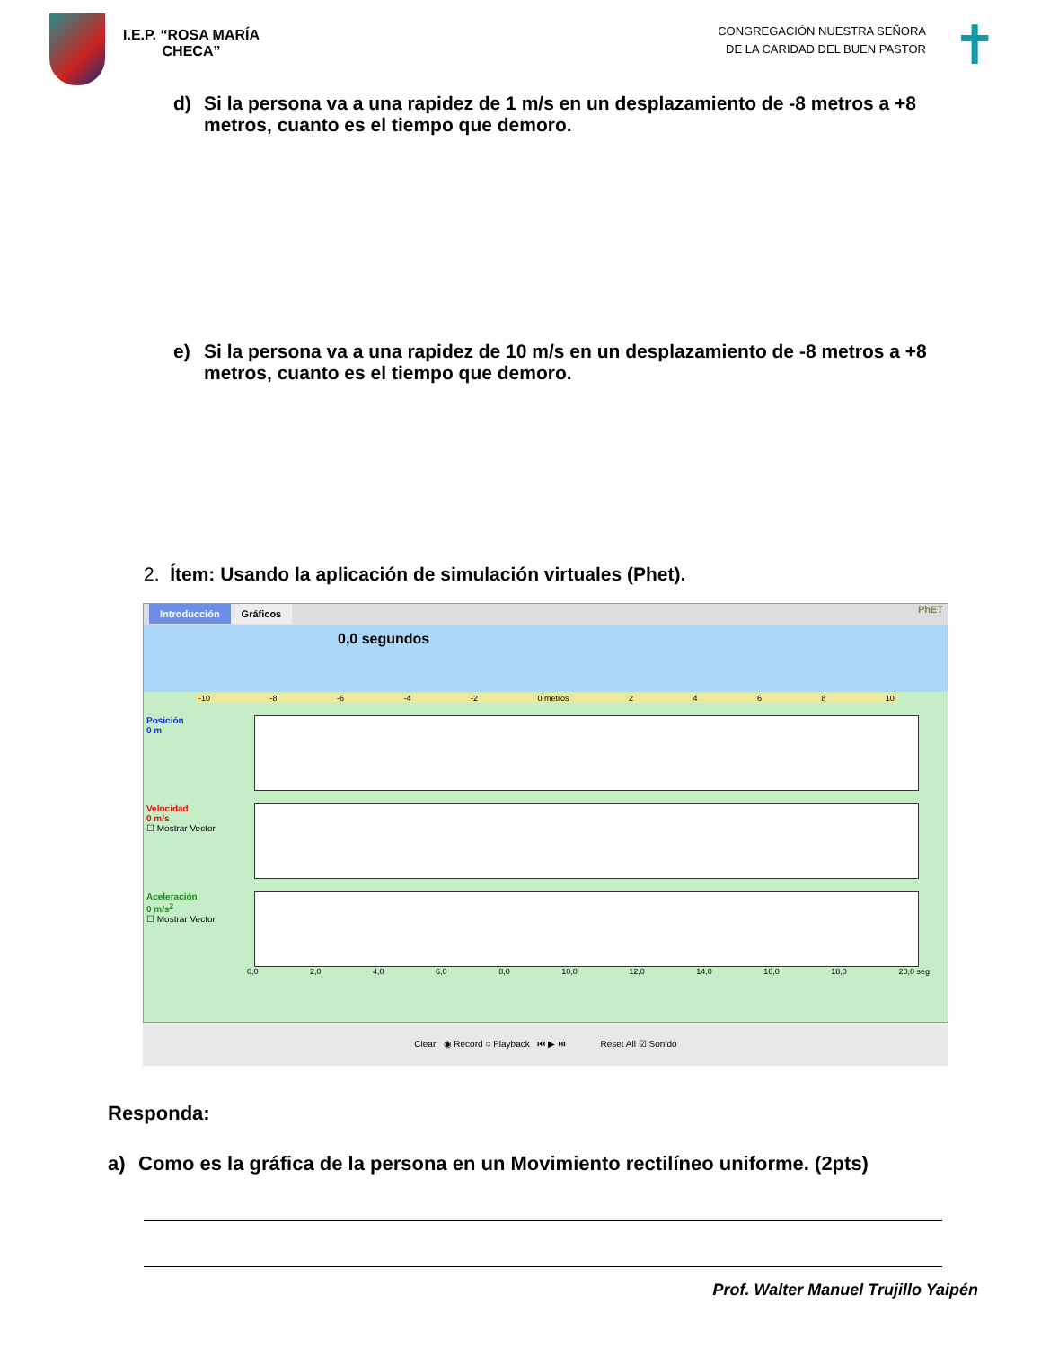I.E.P. “ROSA MARÍA
CHECA”
CONGREGACIÓN NUESTRA SEÑORA
DE LA CARIDAD DEL BUEN PASTOR
✝
d) Si la persona va a una rapidez de 1 m/s en un desplazamiento de -8 metros a +8 metros, cuanto es el tiempo que demoro.
e) Si la persona va a una rapidez de 10 m/s en un desplazamiento de -8 metros a +8 metros, cuanto es el tiempo que demoro.
2. Ítem: Usando la aplicación de simulación virtuales (Phet).
Introducción Gráficos PhET
0,0 segundos
-10 -8 -6 -4 -2 0 metros 2468 10
Posición
0 m
Velocidad
0 m/s
☐ Mostrar Vector
Aceleración
0 m/s<sup>2</sup>
☐ Mostrar Vector
0,0 2,0 4,0 6,0 8,0 10,0 12,0 14,0 16,0 18,0 20,0 seg
Clear ◉ Record ○ Playback ⏮ ▶ ⏯ Reset All ☑ Sonido
Responda:
a) Como es la gráfica de la persona en un Movimiento rectilíneo uniforme. (2pts)
Prof. Walter Manuel Trujillo Yaipén